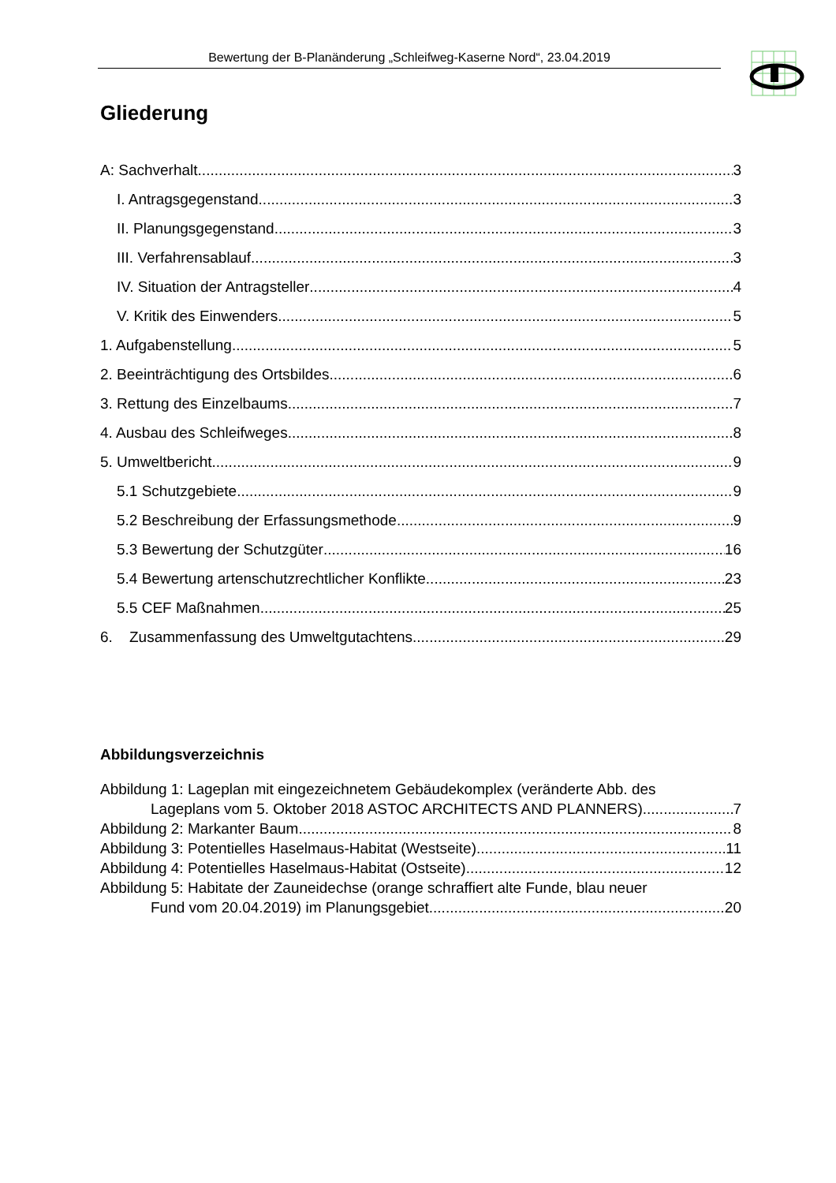Bewertung der B-Planänderung „Schleifweg-Kaserne Nord“, 23.04.2019
Gliederung
A: Sachverhalt 3
I. Antragsgegenstand 3
II. Planungsgegenstand 3
III. Verfahrensablauf 3
IV. Situation der Antragsteller 4
V. Kritik des Einwenders 5
1. Aufgabenstellung 5
2. Beeinträchtigung des Ortsbildes 6
3. Rettung des Einzelbaums 7
4. Ausbau des Schleifweges 8
5. Umweltbericht 9
5.1 Schutzgebiete 9
5.2 Beschreibung der Erfassungsmethode 9
5.3 Bewertung der Schutzgüter 16
5.4 Bewertung artenschutzrechtlicher Konflikte 23
5.5 CEF Maßnahmen 25
6. Zusammenfassung des Umweltgutachtens 29
Abbildungsverzeichnis
Abbildung 1: Lageplan mit eingezeichnetem Gebäudekomplex (veränderte Abb. des
Lageplans vom 5. Oktober 2018 ASTOC ARCHITECTS AND PLANNERS) 7
Abbildung 2: Markanter Baum 8
Abbildung 3: Potentielles Haselmaus-Habitat (Westseite) 11
Abbildung 4: Potentielles Haselmaus-Habitat (Ostseite) 12
Abbildung 5: Habitate der Zauneidechse (orange schraffiert alte Funde, blau neuer
Fund vom 20.04.2019) im Planungsgebiet 20